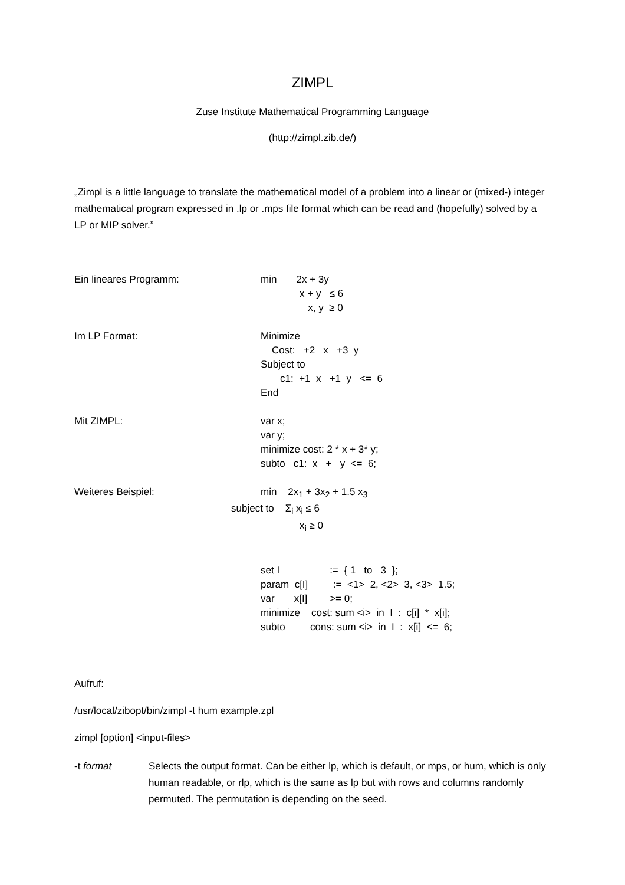ZIMPL
Zuse Institute Mathematical Programming Language
(http://zimpl.zib.de/)
„Zimpl is a little language to translate the mathematical model of a problem into a linear or (mixed-) integer mathematical program expressed in .lp or .mps file format which can be read and (hopefully) solved by a LP or MIP solver.”
Ein lineares Programm: min 2x + 3y x + y ≤ 6 x, y ≥ 0
Im LP Format: Minimize Cost: +2 x +3 y Subject to c1: +1 x +1 y <= 6 End
Mit ZIMPL: var x; var y; minimize cost: 2 * x + 3* y; subto c1: x + y <= 6;
Weiteres Beispiel: min 2x<sub>1</sub> + 3x<sub>2</sub> + 1.5 x<sub>3</sub> subject to Σ<sub>i</sub> x<sub>i</sub> ≤ 6 x<sub>i</sub> ≥ 0
set I := { 1 to 3 }; param c[I] := <1> 2, <2> 3, <3> 1.5; var x[I] >= 0; minimize cost: sum <i> in I : c[i] * x[i]; subto cons: sum <i> in I : x[i] <= 6;
Aufruf:
/usr/local/zibopt/bin/zimpl -t hum example.zpl
zimpl [option] <input-files>
-t format Selects the output format. Can be either lp, which is default, or mps, or hum, which is only human readable, or rlp, which is the same as lp but with rows and columns randomly permuted. The permutation is depending on the seed.